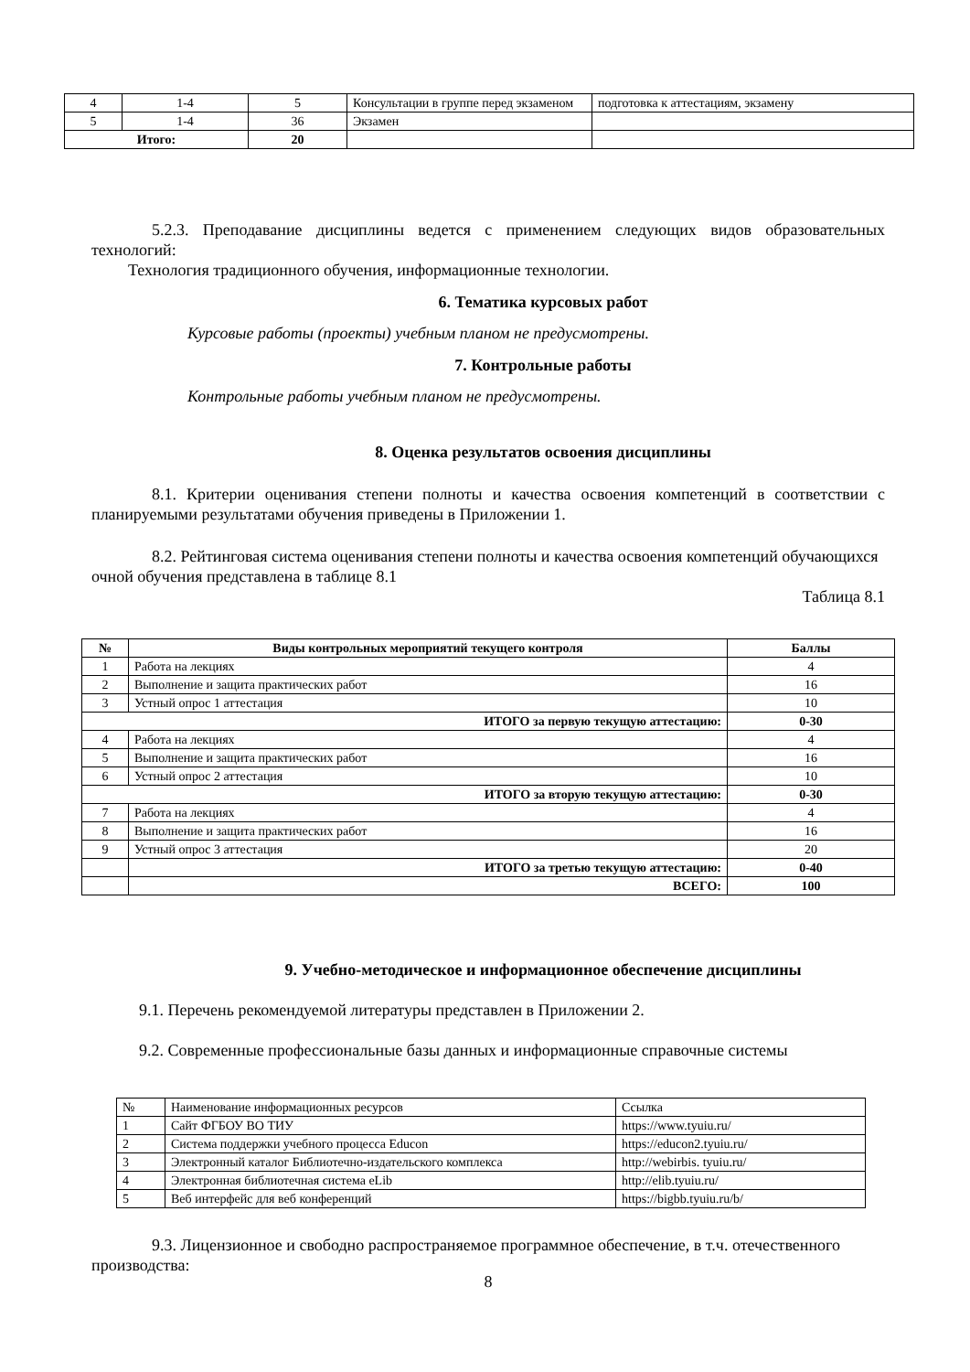| 4 | 1-4 | 5 | Консультации в группе перед экзаменом | подготовка к аттестациям, экзамену |
| 5 | 1-4 | 36 | Экзамен | |
| Итого: | | 20 | | |
5.2.3. Преподавание дисциплины ведется с применением следующих видов образовательных технологий:
Технология традиционного обучения, информационные технологии.
6. Тематика курсовых работ
Курсовые работы (проекты) учебным планом не предусмотрены.
7. Контрольные работы
Контрольные работы учебным планом не предусмотрены.
8. Оценка результатов освоения дисциплины
8.1. Критерии оценивания степени полноты и качества освоения компетенций в соответствии с планируемыми результатами обучения приведены в Приложении 1.
8.2. Рейтинговая система оценивания степени полноты и качества освоения компетенций обучающихся очной обучения представлена в таблице 8.1
Таблица 8.1
| № | Виды контрольных мероприятий текущего контроля | Баллы |
| --- | --- | --- |
| 1 | Работа на лекциях | 4 |
| 2 | Выполнение и защита практических работ | 16 |
| 3 | Устный опрос 1 аттестация | 10 |
| ИТОГО за первую текущую аттестацию: | | 0-30 |
| 4 | Работа на лекциях | 4 |
| 5 | Выполнение и защита практических работ | 16 |
| 6 | Устный опрос 2 аттестация | 10 |
| ИТОГО за вторую текущую аттестацию: | | 0-30 |
| 7 | Работа на лекциях | 4 |
| 8 | Выполнение и защита практических работ | 16 |
| 9 | Устный опрос 3 аттестация | 20 |
| | ИТОГО за третью текущую аттестацию: | 0-40 |
| | ВСЕГО: | 100 |
9. Учебно-методическое и информационное обеспечение дисциплины
9.1. Перечень рекомендуемой литературы представлен в Приложении 2.
9.2. Современные профессиональные базы данных и информационные справочные системы
| № | Наименование информационных ресурсов | Ссылка |
| 1 | Сайт ФГБОУ ВО ТИУ | https://www.tyuiu.ru/ |
| 2 | Система поддержки учебного процесса Educon | https://educon2.tyuiu.ru/ |
| 3 | Электронный каталог Библиотечно-издательского комплекса | http://webirbis. tyuiu.ru/ |
| 4 | Электронная библиотечная система eLib | http://elib.tyuiu.ru/ |
| 5 | Веб интерфейс для веб конференций | https://bigbb.tyuiu.ru/b/ |
9.3. Лицензионное и свободно распространяемое программное обеспечение, в т.ч. отечественного производства:
8